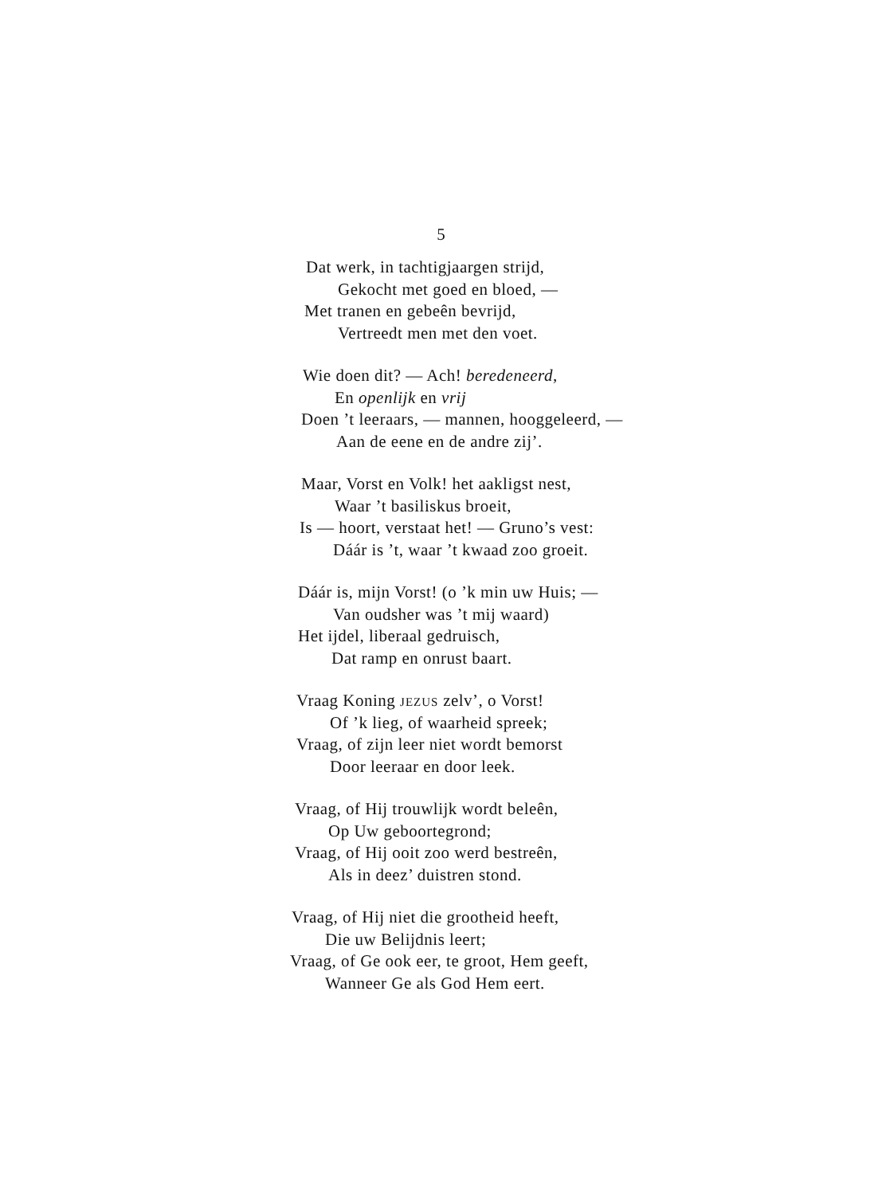5
Dat werk, in tachtigjaargen strijd,
Gekocht met goed en bloed, —
Met tranen en gebeên bevrijd,
Vertreedt men met den voet.
Wie doen dit? — Ach! beredeneerd,
En openlijk en vrij
Doen ’t leeraars, — mannen, hooggeleerd, —
Aan de eene en de andre zij’.
Maar, Vorst en Volk! het aakligst nest,
Waar ’t basiliskus broeit,
Is — hoort, verstaat het! — Gruno’s vest:
Dáár is ’t, waar ’t kwaad zoo groeit.
Dáár is, mijn Vorst! (o ’k min uw Huis; —
Van oudsher was ’t mij waard)
Het ijdel, liberaal gedruisch,
Dat ramp en onrust baart.
Vraag Koning JEZUS zelv’, o Vorst!
Of ’k lieg, of waarheid spreek;
Vraag, of zijn leer niet wordt bemorst
Door leeraar en door leek.
Vraag, of Hij trouwlijk wordt beleên,
Op Uw geboortegrond;
Vraag, of Hij ooit zoo werd bestreên,
Als in deez’ duistren stond.
Vraag, of Hij niet die grootheid heeft,
Die uw Belijdnis leert;
Vraag, of Ge ook eer, te groot, Hem geeft,
Wanneer Ge als God Hem eert.